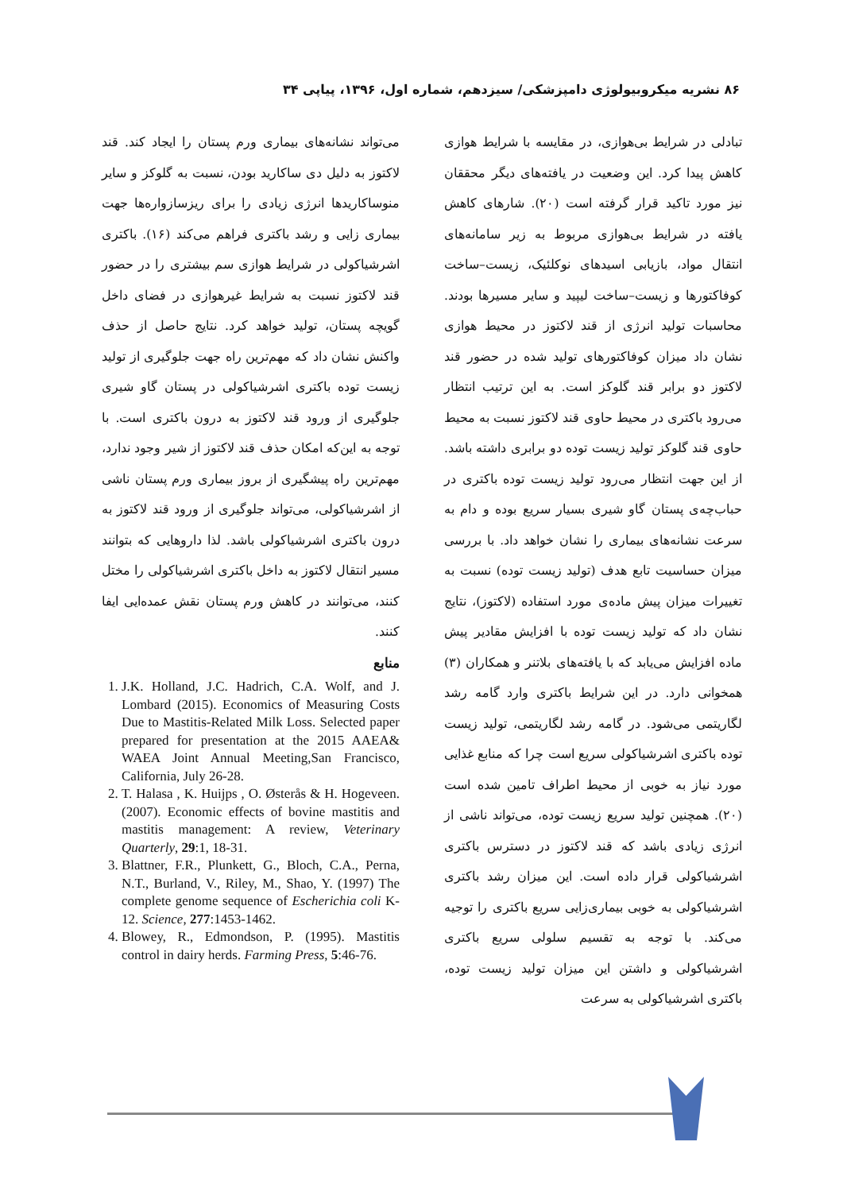۸۶ نشریه میکروبیولوژی دامپزشکی/ سیزدهم، شماره اول، ۱۳۹۶، پیاپی ۳۴
تبادلی در شرایط بی‌هوازی، در مقایسه با شرایط هوازی کاهش پیدا کرد. این وضعیت در یافته‌های دیگر محققان نیز مورد تاکید قرار گرفته است (۲۰). شارهای کاهش یافته در شرایط بی‌هوازی مربوط به زیر سامانه‌های انتقال مواد، بازیابی اسیدهای نوکلئیک، زیست–ساخت کوفاکتورها و زیست–ساخت لیپید و سایر مسیرها بودند. محاسبات تولید انرژی از قند لاکتوز در محیط هوازی نشان داد میزان کوفاکتورهای تولید شده در حضور قند لاکتوز دو برابر قند گلوکز است. به این ترتیب انتظار می‌رود باکتری در محیط حاوی قند لاکتوز نسبت به محیط حاوی قند گلوکز تولید زیست توده دو برابری داشته باشد. از این جهت انتظار می‌رود تولید زیست توده باکتری در حباب‌چه‌ی پستان گاو شیری بسیار سریع بوده و دام به سرعت نشانه‌های بیماری را نشان خواهد داد. با بررسی میزان حساسیت تابع هدف (تولید زیست توده) نسبت به تغییرات میزان پیش ماده‌ی مورد استفاده (لاکتوز)، نتایج نشان داد که تولید زیست توده با افزایش مقادیر پیش ماده افزایش می‌یابد که با یافته‌های بلاتنر و همکاران (۳) همخوانی دارد. در این شرایط باکتری وارد گامه رشد لگاریتمی می‌شود. در گامه رشد لگاریتمی، تولید زیست توده باکتری اشرشیاکولی سریع است چرا که منابع غذایی مورد نیاز به خوبی از محیط اطراف تامین شده است (۲۰). همچنین تولید سریع زیست توده، می‌تواند ناشی از انرژی زیادی باشد که قند لاکتوز در دسترس باکتری اشرشیاکولی قرار داده است. این میزان رشد باکتری اشرشیاکولی به خوبی بیماری‌زایی سریع باکتری را توجیه می‌کند. با توجه به تقسیم سلولی سریع باکتری اشرشیاکولی و داشتن این میزان تولید زیست توده، باکتری اشرشیاکولی به سرعت
می‌تواند نشانه‌های بیماری ورم پستان را ایجاد کند. قند لاکتوز به دلیل دی ساکارید بودن، نسبت به گلوکز و سایر منوساکاریدها انرژی زیادی را برای ریزسازواره‌ها جهت بیماری زایی و رشد باکتری فراهم می‌کند (۱۶). باکتری اشرشیاکولی در شرایط هوازی سم بیشتری را در حضور قند لاکتوز نسبت به شرایط غیرهوازی در فضای داخل گویچه پستان، تولید خواهد کرد. نتایج حاصل از حذف واکنش نشان داد که مهم‌ترین راه جهت جلوگیری از تولید زیست توده باکتری اشرشیاکولی در پستان گاو شیری جلوگیری از ورود قند لاکتوز به درون باکتری است. با توجه به این‌که امکان حذف قند لاکتوز از شیر وجود ندارد، مهم‌ترین راه پیشگیری از بروز بیماری ورم پستان ناشی از اشرشیاکولی، می‌تواند جلوگیری از ورود قند لاکتوز به درون باکتری اشرشیاکولی باشد. لذا داروهایی که بتوانند مسیر انتقال لاکتوز به داخل باکتری اشرشیاکولی را مختل کنند، می‌توانند در کاهش ورم پستان نقش عمده‌ایی ایفا کنند.
منابع
1. J.K. Holland, J.C. Hadrich, C.A. Wolf, and J. Lombard (2015). Economics of Measuring Costs Due to Mastitis-Related Milk Loss. Selected paper prepared for presentation at the 2015 AAEA& WAEA Joint Annual Meeting,San Francisco, California, July 26-28.
2. T. Halasa , K. Huijps , O. Østerås & H. Hogeveen. (2007). Economic effects of bovine mastitis and mastitis management: A review, Veterinary Quarterly, 29:1, 18-31.
3. Blattner, F.R., Plunkett, G., Bloch, C.A., Perna, N.T., Burland, V., Riley, M., Shao, Y. (1997) The complete genome sequence of Escherichia coli K-12. Science, 277:1453-1462.
4. Blowey, R., Edmondson, P. (1995). Mastitis control in dairy herds. Farming Press, 5:46-76.